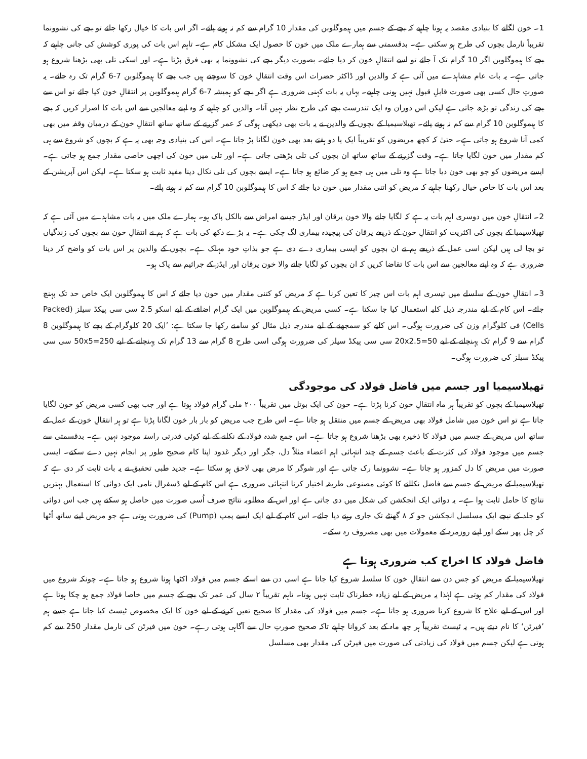1۔ خون لگانے کا بنیادی مقصد یہ ہونا چاہیے کہ بچے کے جسم میں ہیموگلوبن کی مقدار 10 گرام سے کم نہ ہونے پائے۔ اگر اس بات کا خیال رکھا جائے تو بچے کی نشوونما تقریباً نارمل بچوں کی طرح ہو سکتی ہے۔ بدقسمتی سے ہمارے ملک میں خون کا حصول ایک مشکل کام ہے۔ تاہم اس بات کی پوری کوشش کی جانی چاہیے کہ بچے کا ہیموگلوبن اگر 10 گرام تک آ جائے تو اسے انتقالِ خون کر دیا جائے۔ بصورت دیگر بچے کی نشوونما پہ بھی فرق پڑتا ہے۔ اور اسکی تلی بھی بڑھنا شروع ہو جاتی ہے۔ یہ بات عام مشاہدے میں آئی ہے کہ والدین اور ڈاکٹر حضرات اس وقت انتقالِ خون کا سوچتے ہیں جب بچے کا ہیموگلوبن 7-6 گرام تک رہ جائے۔ یہ صورتِ حال کسی بھی صورت قابلِ قبول نہیں ہونی چاہیے۔ یہاں یہ بات کہنی ضروری ہے اگر بچے کو ہمیشہ 7-6 گرام ہیموگلوبن پر انتقالِ خون کیا جائے تو اس سے بچے کی زندگی تو بڑھ جاتی ہے لیکن اس دوران وہ ایک تندرست بچے کی طرح نظر نہیں آتا۔ والدین کو چاہیے کہ وہ اپنے معالجین سے اس بات کا اصرار کریں کہ بچے کا ہیموگلوبن 10 گرام سے کم نہ ہونے پائے۔ تھیلاسیمیا کے بچوں کے والدین نے یہ بات بھی دیکھی ہوگی کہ عمر گزرنے کے ساتھ ساتھ انتقالِ خون کے درمیان وقفہ میں بھی کمی آنا شروع ہو جاتی ہے۔ حتیٰ کہ کچھ مریضوں کو تقریباً ایک یا دو ہفتے بعد بھی خون لگانا پڑ جاتا ہے۔ اس کی بنیادی وجہ بھی یہ ہے کہ بچوں کو شروع سے ہی کم مقدار میں خون لگایا جاتا ہے۔ وقت گزرنے کے ساتھ ساتھ ان بچوں کی تلی بڑھتی جاتی ہے۔ اور تلی میں خون کی اچھی خاصی مقدار جمع ہو جاتی ہے۔ ایسے مریضوں کو جو بھی خون دیا جاتا ہے وہ تلی میں ہی جمع ہو کر ضائع ہو جاتا ہے۔ ایسے بچوں کی تلی نکال دینا مفید ثابت ہو سکتا ہے۔ لیکن اس آپریشن کے بعد اس بات کا خاص خیال رکھنا چاہیے کہ مریض کو اتنی مقدار میں خون دیا جائے کہ اس کا ہیموگلوبن 10 گرام سے کم نہ ہونے پائے۔
2۔ انتقالِ خون میں دوسری اہم بات یہ ہے کہ لگایا جانے والا خون یرقان اور ایڈز جیسے امراض سے بالکل پاک ہو۔ ہمارے ملک میں یہ بات مشاہدے میں آئی ہے کہ تھیلاسیمیا کے بچوں کی اکثریت کو انتقالِ خون کے ذریعے یرقان کی پیچیدہ بیماری لگ چکی ہے۔ یہ بڑے دکھ کی بات ہے کہ ہم نے انتقالِ خون سے بچوں کی زندگیاں تو بچا لی ہیں لیکن اسی عمل کے ذریعے ہم نے ان بچوں کو ایسی بیماری دے دی ہے جو بذاتِ خود مہلک ہے۔ بچوں کے والدین پر اس بات کو واضح کر دینا ضروری ہے کہ وہ اپنے معالجین سے اس بات کا تقاضا کریں کہ ان بچوں کو لگایا جانے والا خون یرقان اور ایڈز کے جراثیم سے پاک ہو۔
3۔ انتقالِ خون کے سلسلے میں تیسری اہم بات اس چیز کا تعین کرنا ہے کہ مریض کو کتنی مقدار میں خون دیا جائے کہ اس کا ہیموگلوبن ایک خاص حد تک پہنچ جائے۔ اس کام کے لیے مندرجہ ذیل کلیہ استعمال کیا جا سکتا ہے۔ کسی مریض کے ہیموگلوبن میں ایک گرام اضافے کے لیے اسکو 2.5 سی سی پیکڈ سیلز (Packed Cells) فی کلوگرام وزن کی ضرورت ہوگی۔ اس کلیے کو سمجھنے کے لیے مندرجہ ذیل مثال کو سامنے رکھا جا سکتا ہے: ’ایک 20 کلوگرام کے بچے کا ہیموگلوبن 8 گرام سے 9 گرام تک پہنچانے کے لیے 20x2.5=50 سی سی پیکڈ سیلز کی ضرورت ہوگی اسی طرح 8 گرام سے 13 گرام تک پہنچانے کے لیے 50x5=250 سی سی پیکڈ سیلز کی ضرورت ہوگی۔
تھیلاسیمیا اور جسم میں فاضل فولاد کی موجودگی
تھیلاسیمیا کے بچوں کو تقریباً ہر ماہ انتقالِ خون کرنا پڑتا ہے۔ خون کی ایک بوتل میں تقریباً ۲۰۰ ملی گرام فولاد ہوتا ہے اور جب بھی کسی مریض کو خون لگایا جاتا ہے تو اس خون میں شامل فولاد بھی مریض کے جسم میں منتقل ہو جاتا ہے۔ اس طرح جب مریض کو بار بار خون لگانا پڑتا ہے تو ہر انتقالِ خون کے عمل کے ساتھ اس مریض کے جسم میں فولاد کا ذخیرہ بھی بڑھنا شروع ہو جاتا ہے۔ اس جمع شدہ فولاد کے نکلنے کے لیے کوئی قدرتی راستہ موجود نہیں ہے۔ بدقسمتی سے جسم میں موجود فولاد کی کثرت کے باعث جسم کے چند انتہائی اہم اعضاء مثلاً دل، جگر اور دیگر غدود اپنا کام صحیح طور پر انجام نہیں دے سکتے۔ ایسی صورت میں مریض کا دل کمزور ہو جاتا ہے۔ نشوونما رک جاتی ہے اور شوگر کا مرض بھی لاحق ہو سکتا ہے۔ جدید طبی تحقیق نے یہ بات ثابت کر دی ہے کہ تھیلاسیمیا کے مریض کے جسم سے فاضل نکالنے کا کوئی مصنوعی طریقہ اختیار کرنا انتہائی ضروری ہے اس کام کے لیے ڈسفرال نامی ایک دوائی کا استعمال بہترین نتائج کا حامل ثابت ہوا ہے۔ یہ دوائی ایک انجکشن کی شکل میں دی جاتی ہے اور اس کے مطلوبہ نتائج صرف اُسی صورت میں حاصل ہو سکتے ہیں جب اس دوائی کو جلد کے نیچے ایک مسلسل انجکشن جو کہ ۸ گھنٹے تک جاری رہنے دیا جائے۔ اس کام کے لیے ایک ایسے پمپ (Pump) کی ضرورت ہوتی ہے جو مریض اپنے ساتھ اُٹھا کر چل پھر سکے اور اپنے روزمرہ کے معمولات میں بھی مصروف رہ سکے۔
فاضل فولاد کا اخراج کب ضروری ہوتا ہے
تھیلاسیمیا کے مریض کو جس دن سے انتقالِ خون کا سلسلہ شروع کیا جاتا ہے اسی دن سے اسکے جسم میں فولاد اکٹھا ہونا شروع ہو جاتا ہے۔ چونکہ شروع میں فولاد کی مقدار کم ہوتی ہے لہٰذا یہ مریض کے لیے زیادہ خطرناک ثابت نہیں ہوتا۔ تاہم تقریباً ۲ سال کی عمر تک بچے کے جسم میں خاصا فولاد جمع ہو چکا ہوتا ہے اور اس کے لیے علاج کا شروع کرنا ضروری ہو جاتا ہے۔ جسم میں فولاد کی مقدار کا صحیح تعین کرنے کے لیے خون کا ایک مخصوص ٹیسٹ کیا جاتا ہے جسے ہم ’فیرٹن‘ کا نام دیتے ہیں۔ یہ ٹیسٹ تقریباً ہر چھ ماہ کے بعد کروانا چاہیے تاکہ صحیح صورتِ حال سے آگاہی ہوتی رہے۔ خون میں فیرٹن کی نارمل مقدار 250 سے کم ہوتی ہے لیکن جسم میں فولاد کی زیادتی کی صورت میں فیرٹن کی مقدار بھی مسلسل